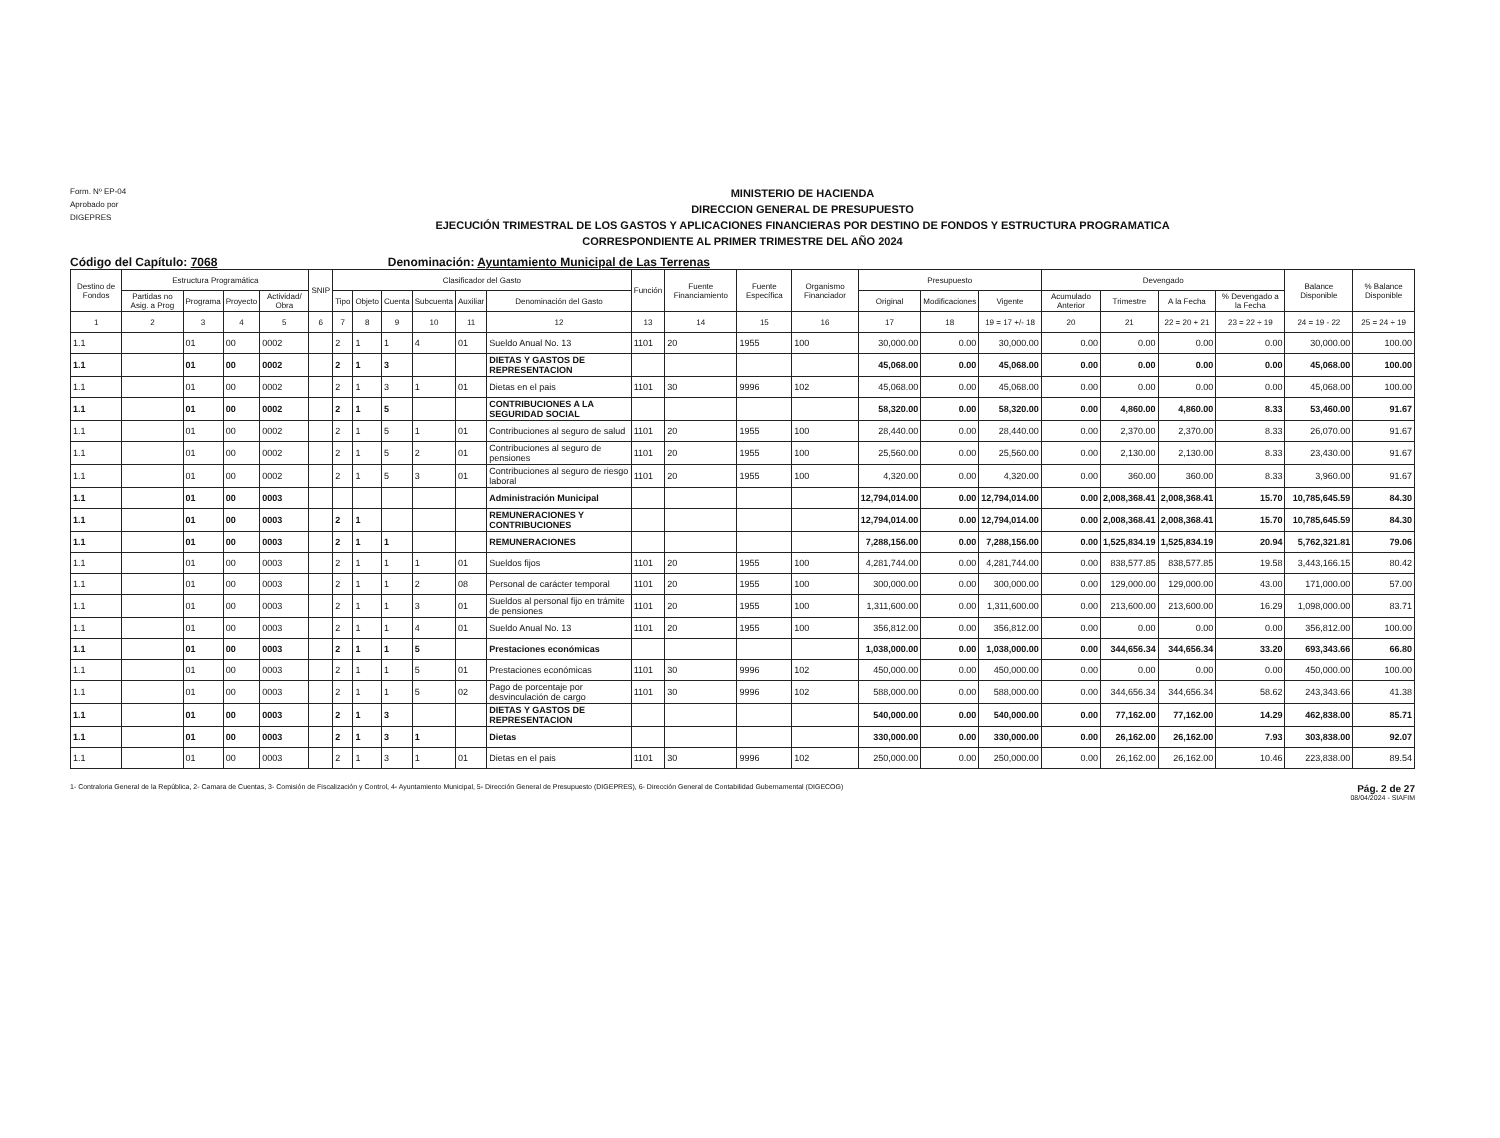Form. Nº EP-04
Aprobado por
DIGEPRES
MINISTERIO DE HACIENDA
DIRECCION GENERAL DE PRESUPUESTO
EJECUCIÓN TRIMESTRAL DE LOS GASTOS Y APLICACIONES FINANCIERAS POR DESTINO DE FONDOS Y ESTRUCTURA PROGRAMATICA
CORRESPONDIENTE AL PRIMER TRIMESTRE DEL AÑO 2024
Código del Capítulo: 7068 Denominación: Ayuntamiento Municipal de Las Terrenas
| Destino de Fondos | Estructura Programática | | | | SNIP | Clasificador del Gasto | | | | | | Función | Fuente Financiamiento | Fuente Específica | Organismo Financiador | Presupuesto | | | Devengado | | | | Balance Disponible | % Balance Disponible |
| --- | --- | --- | --- | --- | --- | --- | --- | --- | --- | --- | --- | --- | --- | --- | --- | --- | --- | --- | --- | --- | --- | --- | --- | --- |
| | Partidas no Asig. a Prog | Programa | Proyecto | Actividad/ Obra | | Tipo | Objeto | Cuenta | Subcuenta | Auxiliar | Denominación del Gasto | | | | | Original | Modificaciones | Vigente | Acumulado Anterior | Trimestre | A la Fecha | % Devengado a la Fecha | | |
| 1 | 2 | 3 | 4 | 5 | 6 | 7 | 8 | 9 | 10 | 11 | 12 | 13 | 14 | 15 | 16 | 17 | 18 | 19 = 17 +/- 18 | 20 | 21 | 22 = 20 + 21 | 23 = 22 ÷ 19 | 24 = 19 - 22 | 25 = 24 ÷ 19 |
| 1.1 | | 01 | 00 | 0002 | | 2 | 1 | 1 | 4 | 01 | Sueldo Anual No. 13 | 1101 | 20 | 1955 | 100 | 30,000.00 | 0.00 | 30,000.00 | 0.00 | 0.00 | 0.00 | 0.00 | 30,000.00 | 100.00 |
| 1.1 | | 01 | 00 | 0002 | | 2 | 1 | 3 | | | DIETAS Y GASTOS DE REPRESENTACION | | | | | 45,068.00 | 0.00 | 45,068.00 | 0.00 | 0.00 | 0.00 | 0.00 | 45,068.00 | 100.00 |
| 1.1 | | 01 | 00 | 0002 | | 2 | 1 | 3 | 1 | 01 | Dietas en el pais | 1101 | 30 | 9996 | 102 | 45,068.00 | 0.00 | 45,068.00 | 0.00 | 0.00 | 0.00 | 0.00 | 45,068.00 | 100.00 |
| 1.1 | | 01 | 00 | 0002 | | 2 | 1 | 5 | | | CONTRIBUCIONES A LA SEGURIDAD SOCIAL | | | | | 58,320.00 | 0.00 | 58,320.00 | 0.00 | 4,860.00 | 4,860.00 | 8.33 | 53,460.00 | 91.67 |
| 1.1 | | 01 | 00 | 0002 | | 2 | 1 | 5 | 1 | 01 | Contribuciones al seguro de salud | 1101 | 20 | 1955 | 100 | 28,440.00 | 0.00 | 28,440.00 | 0.00 | 2,370.00 | 2,370.00 | 8.33 | 26,070.00 | 91.67 |
| 1.1 | | 01 | 00 | 0002 | | 2 | 1 | 5 | 2 | 01 | Contribuciones al seguro de pensiones | 1101 | 20 | 1955 | 100 | 25,560.00 | 0.00 | 25,560.00 | 0.00 | 2,130.00 | 2,130.00 | 8.33 | 23,430.00 | 91.67 |
| 1.1 | | 01 | 00 | 0002 | | 2 | 1 | 5 | 3 | 01 | Contribuciones al seguro de riesgo laboral | 1101 | 20 | 1955 | 100 | 4,320.00 | 0.00 | 4,320.00 | 0.00 | 360.00 | 360.00 | 8.33 | 3,960.00 | 91.67 |
| 1.1 | | 01 | 00 | 0003 | | | | | | | Administración Municipal | | | | | 12,794,014.00 | 0.00 | 12,794,014.00 | 0.00 | 2,008,368.41 | 2,008,368.41 | 15.70 | 10,785,645.59 | 84.30 |
| 1.1 | | 01 | 00 | 0003 | | 2 | 1 | | | | REMUNERACIONES Y CONTRIBUCIONES | | | | | 12,794,014.00 | 0.00 | 12,794,014.00 | 0.00 | 2,008,368.41 | 2,008,368.41 | 15.70 | 10,785,645.59 | 84.30 |
| 1.1 | | 01 | 00 | 0003 | | 2 | 1 | 1 | | | REMUNERACIONES | | | | | 7,288,156.00 | 0.00 | 7,288,156.00 | 0.00 | 1,525,834.19 | 1,525,834.19 | 20.94 | 5,762,321.81 | 79.06 |
| 1.1 | | 01 | 00 | 0003 | | 2 | 1 | 1 | 1 | 01 | Sueldos fijos | 1101 | 20 | 1955 | 100 | 4,281,744.00 | 0.00 | 4,281,744.00 | 0.00 | 838,577.85 | 838,577.85 | 19.58 | 3,443,166.15 | 80.42 |
| 1.1 | | 01 | 00 | 0003 | | 2 | 1 | 1 | 2 | 08 | Personal de carácter temporal | 1101 | 20 | 1955 | 100 | 300,000.00 | 0.00 | 300,000.00 | 0.00 | 129,000.00 | 129,000.00 | 43.00 | 171,000.00 | 57.00 |
| 1.1 | | 01 | 00 | 0003 | | 2 | 1 | 1 | 3 | 01 | Sueldos al personal fijo en trámite de pensiones | 1101 | 20 | 1955 | 100 | 1,311,600.00 | 0.00 | 1,311,600.00 | 0.00 | 213,600.00 | 213,600.00 | 16.29 | 1,098,000.00 | 83.71 |
| 1.1 | | 01 | 00 | 0003 | | 2 | 1 | 1 | 4 | 01 | Sueldo Anual No. 13 | 1101 | 20 | 1955 | 100 | 356,812.00 | 0.00 | 356,812.00 | 0.00 | 0.00 | 0.00 | 0.00 | 356,812.00 | 100.00 |
| 1.1 | | 01 | 00 | 0003 | | 2 | 1 | 1 | 5 | | Prestaciones económicas | | | | | 1,038,000.00 | 0.00 | 1,038,000.00 | 0.00 | 344,656.34 | 344,656.34 | 33.20 | 693,343.66 | 66.80 |
| 1.1 | | 01 | 00 | 0003 | | 2 | 1 | 1 | 5 | 01 | Prestaciones económicas | 1101 | 30 | 9996 | 102 | 450,000.00 | 0.00 | 450,000.00 | 0.00 | 0.00 | 0.00 | 0.00 | 450,000.00 | 100.00 |
| 1.1 | | 01 | 00 | 0003 | | 2 | 1 | 1 | 5 | 02 | Pago de porcentaje por desvinculación de cargo | 1101 | 30 | 9996 | 102 | 588,000.00 | 0.00 | 588,000.00 | 0.00 | 344,656.34 | 344,656.34 | 58.62 | 243,343.66 | 41.38 |
| 1.1 | | 01 | 00 | 0003 | | 2 | 1 | 3 | | | DIETAS Y GASTOS DE REPRESENTACION | | | | | 540,000.00 | 0.00 | 540,000.00 | 0.00 | 77,162.00 | 77,162.00 | 14.29 | 462,838.00 | 85.71 |
| 1.1 | | 01 | 00 | 0003 | | 2 | 1 | 3 | 1 | | Dietas | | | | | 330,000.00 | 0.00 | 330,000.00 | 0.00 | 26,162.00 | 26,162.00 | 7.93 | 303,838.00 | 92.07 |
| 1.1 | | 01 | 00 | 0003 | | 2 | 1 | 3 | 1 | 01 | Dietas en el pais | 1101 | 30 | 9996 | 102 | 250,000.00 | 0.00 | 250,000.00 | 0.00 | 26,162.00 | 26,162.00 | 10.46 | 223,838.00 | 89.54 |
1- Contraloria General de la República, 2- Camara de Cuentas, 3- Comisión de Fiscalización y Control, 4- Ayuntamiento Municipal, 5- Dirección General de Presupuesto (DIGEPRES), 6- Dirección General de Contabilidad Gubernamental (DIGECOG) Pág. 2 de 27
08/04/2024 - SIAFIM